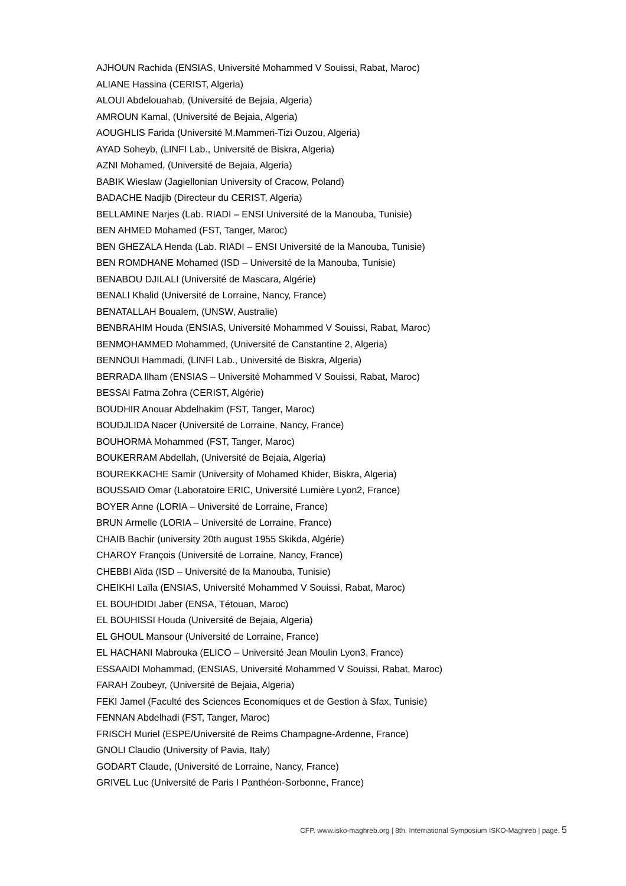AJHOUN Rachida (ENSIAS, Université Mohammed V Souissi, Rabat, Maroc)
ALIANE Hassina (CERIST, Algeria)
ALOUI Abdelouahab, (Université de Bejaia, Algeria)
AMROUN Kamal, (Université de Bejaia, Algeria)
AOUGHLIS Farida (Université M.Mammeri-Tizi Ouzou, Algeria)
AYAD Soheyb, (LINFI Lab., Université de Biskra, Algeria)
AZNI Mohamed, (Université de Bejaia, Algeria)
BABIK Wieslaw (Jagiellonian University of Cracow, Poland)
BADACHE Nadjib (Directeur du CERIST, Algeria)
BELLAMINE Narjes (Lab. RIADI – ENSI Université de la Manouba, Tunisie)
BEN AHMED Mohamed (FST, Tanger, Maroc)
BEN GHEZALA Henda (Lab. RIADI – ENSI Université de la Manouba, Tunisie)
BEN ROMDHANE Mohamed (ISD – Université de la Manouba, Tunisie)
BENABOU DJILALI (Université de Mascara, Algérie)
BENALI Khalid (Université de Lorraine, Nancy, France)
BENATALLAH Boualem, (UNSW, Australie)
BENBRAHIM Houda (ENSIAS, Université Mohammed V Souissi, Rabat, Maroc)
BENMOHAMMED Mohammed, (Université de Canstantine 2, Algeria)
BENNOUI Hammadi, (LINFI Lab., Université de Biskra, Algeria)
BERRADA Ilham (ENSIAS – Université Mohammed V Souissi, Rabat, Maroc)
BESSAI Fatma Zohra (CERIST, Algérie)
BOUDHIR Anouar Abdelhakim (FST, Tanger, Maroc)
BOUDJLIDA Nacer (Université de Lorraine, Nancy, France)
BOUHORMA Mohammed (FST, Tanger, Maroc)
BOUKERRAM Abdellah, (Université de Bejaia, Algeria)
BOUREKKACHE Samir (University of Mohamed Khider, Biskra, Algeria)
BOUSSAID Omar (Laboratoire ERIC, Université Lumière Lyon2, France)
BOYER Anne (LORIA – Université de Lorraine, France)
BRUN Armelle (LORIA – Université de Lorraine, France)
CHAIB Bachir (university 20th august 1955 Skikda, Algérie)
CHAROY François (Université de Lorraine, Nancy, France)
CHEBBI Aïda (ISD – Université de la Manouba, Tunisie)
CHEIKHI Laïla (ENSIAS, Université Mohammed V Souissi, Rabat, Maroc)
EL BOUHDIDI Jaber (ENSA, Tétouan, Maroc)
EL BOUHISSI Houda (Université de Bejaia, Algeria)
EL GHOUL Mansour (Université de Lorraine, France)
EL HACHANI Mabrouka (ELICO – Université Jean Moulin Lyon3, France)
ESSAAIDI Mohammad, (ENSIAS, Université Mohammed V Souissi, Rabat, Maroc)
FARAH Zoubeyr, (Université de Bejaia, Algeria)
FEKI Jamel (Faculté des Sciences Economiques et de Gestion à Sfax, Tunisie)
FENNAN Abdelhadi (FST, Tanger, Maroc)
FRISCH Muriel (ESPE/Université de Reims Champagne-Ardenne, France)
GNOLI Claudio (University of Pavia, Italy)
GODART Claude, (Université de Lorraine, Nancy, France)
GRIVEL Luc (Université de Paris I Panthéon-Sorbonne, France)
CFP. www.isko-maghreb.org | 8th. International Symposium ISKO-Maghreb | page. 5